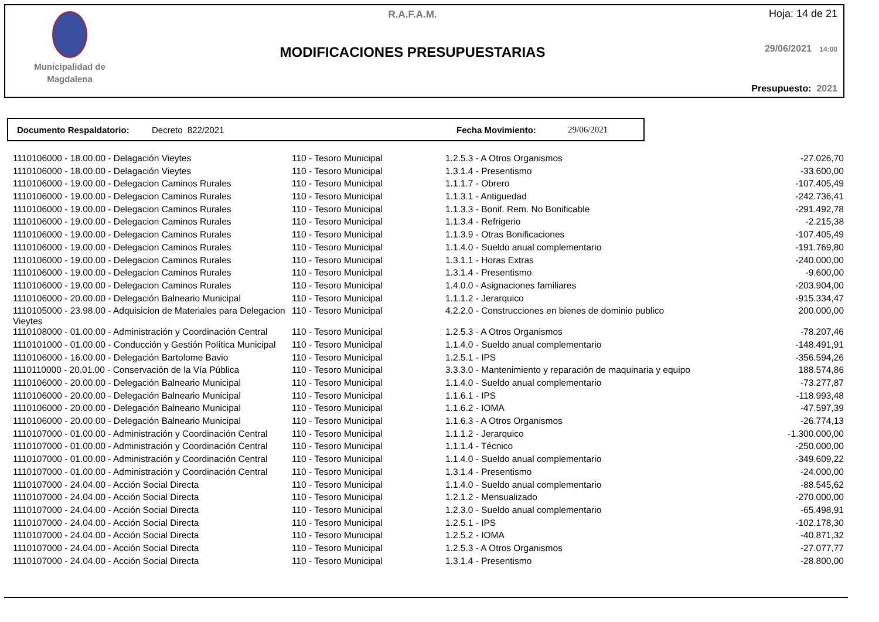Municipalidad de
Magdalena
R.A.F.A.M.
MODIFICACIONES PRESUPUESTARIAS
Hoja: 14 de 21
29/06/2021 14:00
Presupuesto: 2021
Documento Respaldatorio: Decreto 822/2021 Fecha Movimiento: 29/06/2021
| 1110106000 - 18.00.00 - Delagación Vieytes | 110 - Tesoro Municipal | 1.2.5.3 - A Otros Organismos | -27.026,70 |
| 1110106000 - 18.00.00 - Delagación Vieytes | 110 - Tesoro Municipal | 1.3.1.4 - Presentismo | -33.600,00 |
| 1110106000 - 19.00.00 - Delegacion Caminos Rurales | 110 - Tesoro Municipal | 1.1.1.7 - Obrero | -107.405,49 |
| 1110106000 - 19.00.00 - Delegacion Caminos Rurales | 110 - Tesoro Municipal | 1.1.3.1 - Antiguedad | -242.736,41 |
| 1110106000 - 19.00.00 - Delegacion Caminos Rurales | 110 - Tesoro Municipal | 1.1.3.3 - Bonif. Rem. No Bonificable | -291.492,78 |
| 1110106000 - 19.00.00 - Delegacion Caminos Rurales | 110 - Tesoro Municipal | 1.1.3.4 - Refrigerio | -2.215,38 |
| 1110106000 - 19.00.00 - Delegacion Caminos Rurales | 110 - Tesoro Municipal | 1.1.3.9 - Otras Bonificaciones | -107.405,49 |
| 1110106000 - 19.00.00 - Delegacion Caminos Rurales | 110 - Tesoro Municipal | 1.1.4.0 - Sueldo anual complementario | -191.769,80 |
| 1110106000 - 19.00.00 - Delegacion Caminos Rurales | 110 - Tesoro Municipal | 1.3.1.1 - Horas Extras | -240.000,00 |
| 1110106000 - 19.00.00 - Delegacion Caminos Rurales | 110 - Tesoro Municipal | 1.3.1.4 - Presentismo | -9.600,00 |
| 1110106000 - 19.00.00 - Delegacion Caminos Rurales | 110 - Tesoro Municipal | 1.4.0.0 - Asignaciones familiares | -203.904,00 |
| 1110106000 - 20.00.00 - Delegación Balneario Municipal | 110 - Tesoro Municipal | 1.1.1.2 - Jerarquico | -915.334,47 |
| 1110105000 - 23.98.00 - Adquisicion de Materiales para Delegacion Vieytes | 110 - Tesoro Municipal | 4.2.2.0 - Construcciones en bienes de dominio publico | 200.000,00 |
| 1110108000 - 01.00.00 - Administración y Coordinación Central | 110 - Tesoro Municipal | 1.2.5.3 - A Otros Organismos | -78.207,46 |
| 1110101000 - 01.00.00 - Conducción y Gestión Política Municipal | 110 - Tesoro Municipal | 1.1.4.0 - Sueldo anual complementario | -148.491,91 |
| 1110106000 - 16.00.00 - Delegación Bartolome Bavio | 110 - Tesoro Municipal | 1.2.5.1 - IPS | -356.594,26 |
| 1110110000 - 20.01.00 - Conservación de la Vía Pública | 110 - Tesoro Municipal | 3.3.3.0 - Mantenimiento y reparación de maquinaria y equipo | 188.574,86 |
| 1110106000 - 20.00.00 - Delegación Balneario Municipal | 110 - Tesoro Municipal | 1.1.4.0 - Sueldo anual complementario | -73.277,87 |
| 1110106000 - 20.00.00 - Delegación Balneario Municipal | 110 - Tesoro Municipal | 1.1.6.1 - IPS | -118.993,48 |
| 1110106000 - 20.00.00 - Delegación Balneario Municipal | 110 - Tesoro Municipal | 1.1.6.2 - IOMA | -47.597,39 |
| 1110106000 - 20.00.00 - Delegación Balneario Municipal | 110 - Tesoro Municipal | 1.1.6.3 - A Otros Organismos | -26.774,13 |
| 1110107000 - 01.00.00 - Administración y Coordinación Central | 110 - Tesoro Municipal | 1.1.1.2 - Jerarquico | -1.300.000,00 |
| 1110107000 - 01.00.00 - Administración y Coordinación Central | 110 - Tesoro Municipal | 1.1.1.4 - Técnico | -250.000,00 |
| 1110107000 - 01.00.00 - Administración y Coordinación Central | 110 - Tesoro Municipal | 1.1.4.0 - Sueldo anual complementario | -349.609,22 |
| 1110107000 - 01.00.00 - Administración y Coordinación Central | 110 - Tesoro Municipal | 1.3.1.4 - Presentismo | -24.000,00 |
| 1110107000 - 24.04.00 - Acción Social Directa | 110 - Tesoro Municipal | 1.1.4.0 - Sueldo anual complementario | -88.545,62 |
| 1110107000 - 24.04.00 - Acción Social Directa | 110 - Tesoro Municipal | 1.2.1.2 - Mensualizado | -270.000,00 |
| 1110107000 - 24.04.00 - Acción Social Directa | 110 - Tesoro Municipal | 1.2.3.0 - Sueldo anual complementario | -65.498,91 |
| 1110107000 - 24.04.00 - Acción Social Directa | 110 - Tesoro Municipal | 1.2.5.1 - IPS | -102.178,30 |
| 1110107000 - 24.04.00 - Acción Social Directa | 110 - Tesoro Municipal | 1.2.5.2 - IOMA | -40.871,32 |
| 1110107000 - 24.04.00 - Acción Social Directa | 110 - Tesoro Municipal | 1.2.5.3 - A Otros Organismos | -27.077,77 |
| 1110107000 - 24.04.00 - Acción Social Directa | 110 - Tesoro Municipal | 1.3.1.4 - Presentismo | -28.800,00 |